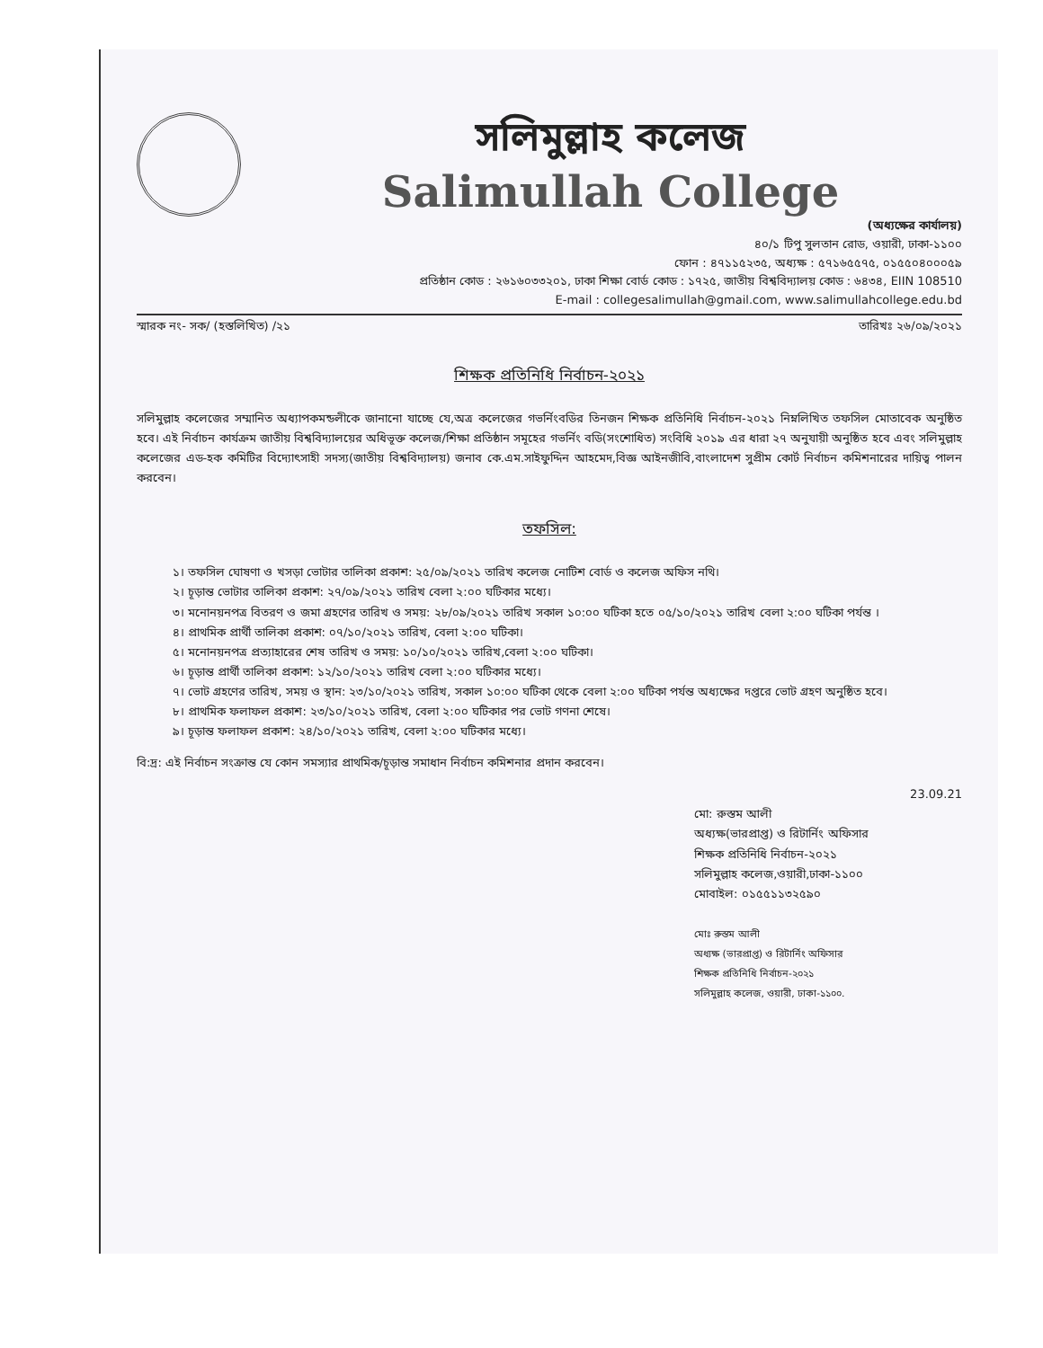সলিমুল্লাহ কলেজ
Salimullah College
(অধ্যক্ষের কার্যালয়)
৪০/১ টিপু সুলতান রোড, ওয়ারী, ঢাকা-১১০০
ফোন : ৪৭১১৫২৩৫, অধ্যক্ষ : ৫৭১৬৫৫৭৫, ০১৫৫০৪০০০৫৯
প্রতিষ্ঠান কোড : ২৬১৬০৩৩২০১, ঢাকা শিক্ষা বোর্ড কোড : ১৭২৫, জাতীয় বিশ্ববিদ্যালয় কোড : ৬৪৩৪, EIIN 108510
E-mail : collegesalimullah@gmail.com, www.salimullahcollege.edu.bd
স্মারক নং- সক/ (হস্তলিখিত) /২১ তারিখঃ ২৬/০৯/২০২১
শিক্ষক প্রতিনিধি নির্বাচন-২০২১
সলিমুল্লাহ কলেজের সম্মানিত অধ্যাপকমন্ডলীকে জানানো যাচ্ছে যে,অত্র কলেজের গভর্নিংবডির তিনজন শিক্ষক প্রতিনিধি নির্বাচন-২০২১ নিম্নলিখিত তফসিল মোতাবেক অনুষ্ঠিত হবে। এই নির্বাচন কার্যক্রম জাতীয় বিশ্ববিদ্যালয়ের অধিভূক্ত কলেজ/শিক্ষা প্রতিষ্ঠান সমূহের গভর্নিং বডি(সংশোধিত) সংবিধি ২০১৯ এর ধারা ২৭ অনুযায়ী অনুষ্ঠিত হবে এবং সলিমুল্লাহ কলেজের এড-হক কমিটির বিদ্যোৎসাহী সদস্য(জাতীয় বিশ্ববিদ্যালয়) জনাব কে.এম.সাইফুদ্দিন আহমেদ,বিজ্ঞ আইনজীবি,বাংলাদেশ সুপ্রীম কোর্ট নির্বাচন কমিশনারের দায়িত্ব পালন করবেন।
তফসিল:
১। তফসিল ঘোষণা ও খসড়া ভোটার তালিকা প্রকাশ: ২৫/০৯/২০২১ তারিখ কলেজ নোটিশ বোর্ড ও কলেজ অফিস নথি।
২। চূড়ান্ত ভোটার তালিকা প্রকাশ: ২৭/০৯/২০২১ তারিখ বেলা ২:০০ ঘটিকার মধ্যে।
৩। মনোনয়নপত্র বিতরণ ও জমা গ্রহণের তারিখ ও সময়: ২৮/০৯/২০২১ তারিখ সকাল ১০:০০ ঘটিকা হতে ০৫/১০/২০২১ তারিখ বেলা ২:০০ ঘটিকা পর্যন্ত ।
৪। প্রাথমিক প্রার্থী তালিকা প্রকাশ: ০৭/১০/২০২১ তারিখ, বেলা ২:০০ ঘটিকা।
৫। মনোনয়নপত্র প্রত্যাহারের শেষ তারিখ ও সময়: ১০/১০/২০২১ তারিখ,বেলা ২:০০ ঘটিকা।
৬। চূড়ান্ত প্রার্থী তালিকা প্রকাশ: ১২/১০/২০২১ তারিখ বেলা ২:০০ ঘটিকার মধ্যে।
৭। ভোট গ্রহণের তারিখ, সময় ও স্থান: ২৩/১০/২০২১ তারিখ, সকাল ১০:০০ ঘটিকা থেকে বেলা ২:০০ ঘটিকা পর্যন্ত অধ্যক্ষের দপ্তরে ভোট গ্রহণ অনুষ্ঠিত হবে।
৮। প্রাথমিক ফলাফল প্রকাশ: ২৩/১০/২০২১ তারিখ, বেলা ২:০০ ঘটিকার পর ভোট গণনা শেষে।
৯। চূড়ান্ত ফলাফল প্রকাশ: ২৪/১০/২০২১ তারিখ, বেলা ২:০০ ঘটিকার মধ্যে।
বি:দ্র: এই নির্বাচন সংক্রান্ত যে কোন সমস্যার প্রাথমিক/চূড়ান্ত সমাধান নির্বাচন কমিশনার প্রদান করবেন।
23.09.21
মো: রুস্তম আলী
অধ্যক্ষ(ভারপ্রাপ্ত) ও রিটার্নিং অফিসার
শিক্ষক প্রতিনিধি নির্বাচন-২০২১
সলিমুল্লাহ কলেজ,ওয়ারী,ঢাকা-১১০০
মোবাইল: ০১৫৫১১৩২৫৯০
মোঃ রুস্তম আলী
অধ্যক্ষ (ভারপ্রাপ্ত) ও রিটার্নিং অফিসার
শিক্ষক প্রতিনিধি নির্বাচন-২০২১
সলিমুল্লাহ কলেজ, ওয়ারী, ঢাকা-১১০০.